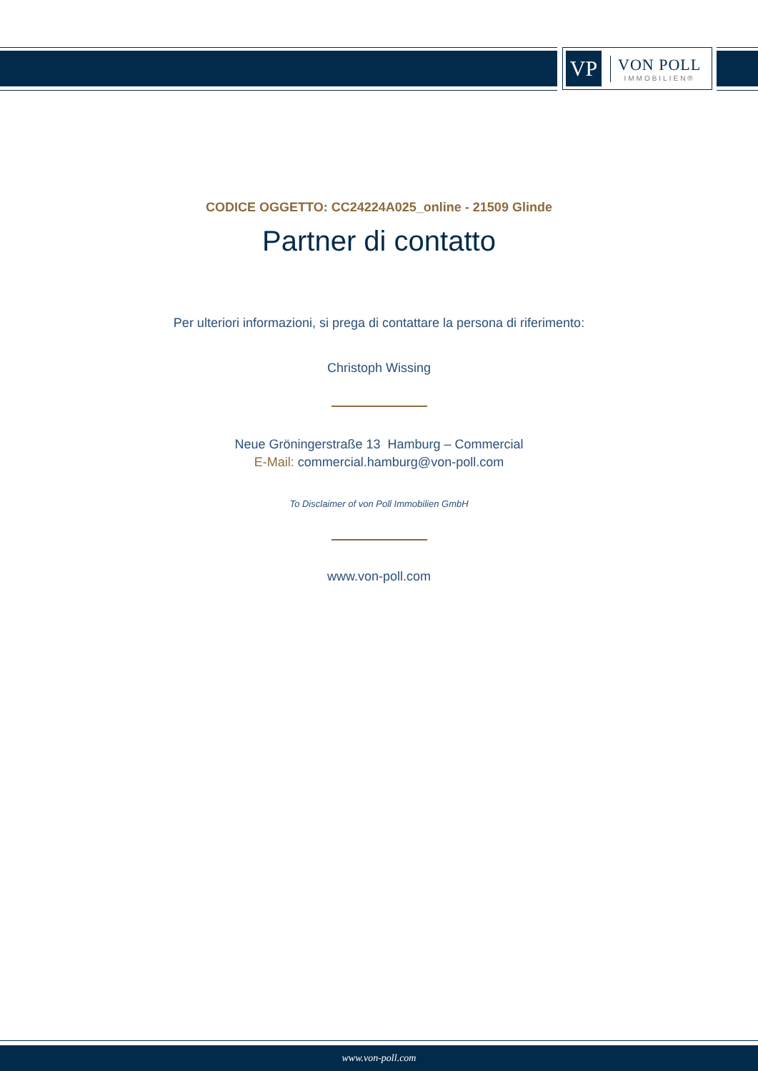VP
VON POLL
IMMOBILIEN®
CODICE OGGETTO: CC24224A025_online - 21509 Glinde
Partner di contatto
Per ulteriori informazioni, si prega di contattare la persona di riferimento:
Christoph Wissing
Neue Gröningerstraße 13 Hamburg – Commercial
E-Mail: commercial.hamburg@von-poll.com
To Disclaimer of von Poll Immobilien GmbH
www.von-poll.com
www.von-poll.com